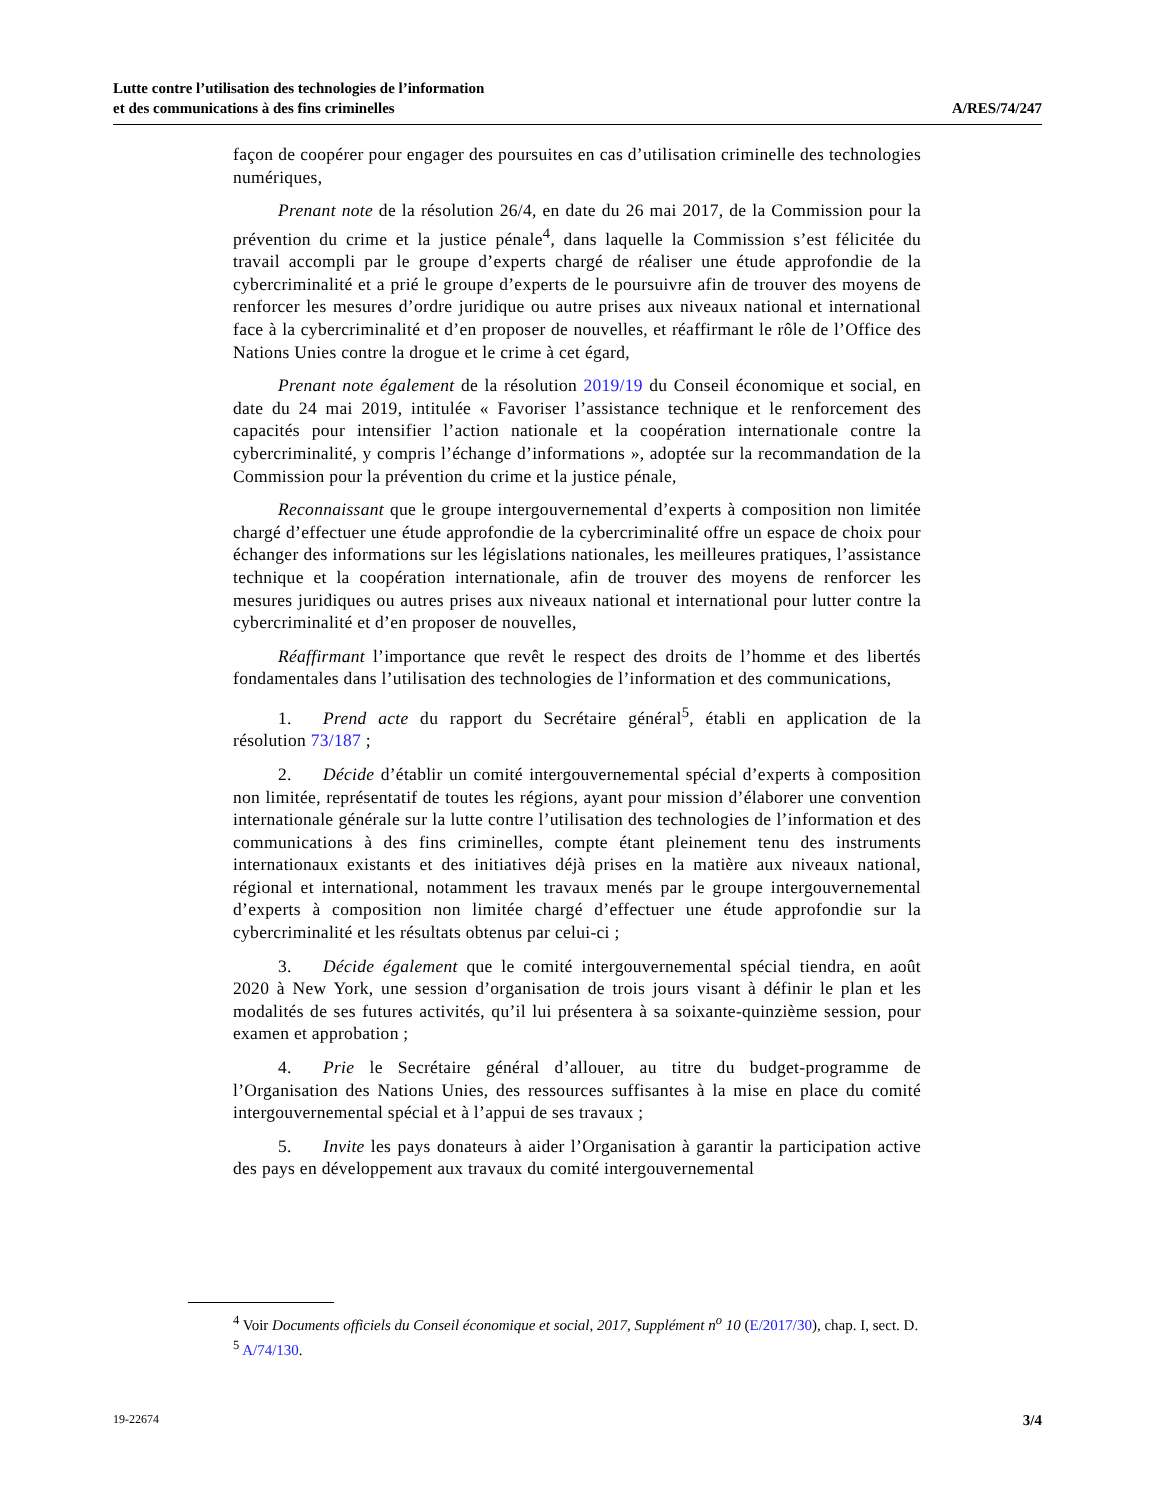Lutte contre l’utilisation des technologies de l’information
et des communications à des fins criminelles
A/RES/74/247
façon de coopérer pour engager des poursuites en cas d’utilisation criminelle des technologies numériques,
Prenant note de la résolution 26/4, en date du 26 mai 2017, de la Commission pour la prévention du crime et la justice pénale<sup>4</sup>, dans laquelle la Commission s’est félicitée du travail accompli par le groupe d’experts chargé de réaliser une étude approfondie de la cybercriminalité et a prié le groupe d’experts de le poursuivre afin de trouver des moyens de renforcer les mesures d’ordre juridique ou autre prises aux niveaux national et international face à la cybercriminalité et d’en proposer de nouvelles, et réaffirmant le rôle de l’Office des Nations Unies contre la drogue et le crime à cet égard,
Prenant note également de la résolution 2019/19 du Conseil économique et social, en date du 24 mai 2019, intitulée « Favoriser l’assistance technique et le renforcement des capacités pour intensifier l’action nationale et la coopération internationale contre la cybercriminalité, y compris l’échange d’informations », adoptée sur la recommandation de la Commission pour la prévention du crime et la justice pénale,
Reconnaissant que le groupe intergouvernemental d’experts à composition non limitée chargé d’effectuer une étude approfondie de la cybercriminalité offre un espace de choix pour échanger des informations sur les législations nationales, les meilleures pratiques, l’assistance technique et la coopération internationale, afin de trouver des moyens de renforcer les mesures juridiques ou autres prises aux niveaux national et international pour lutter contre la cybercriminalité et d’en proposer de nouvelles,
Réaffirmant l’importance que revêt le respect des droits de l’homme et des libertés fondamentales dans l’utilisation des technologies de l’information et des communications,
1. Prend acte du rapport du Secrétaire général<sup>5</sup>, établi en application de la résolution 73/187 ;
2. Décide d’établir un comité intergouvernemental spécial d’experts à composition non limitée, représentatif de toutes les régions, ayant pour mission d’élaborer une convention internationale générale sur la lutte contre l’utilisation des technologies de l’information et des communications à des fins criminelles, compte étant pleinement tenu des instruments internationaux existants et des initiatives déjà prises en la matière aux niveaux national, régional et international, notamment les travaux menés par le groupe intergouvernemental d’experts à composition non limitée chargé d’effectuer une étude approfondie sur la cybercriminalité et les résultats obtenus par celui-ci ;
3. Décide également que le comité intergouvernemental spécial tiendra, en août 2020 à New York, une session d’organisation de trois jours visant à définir le plan et les modalités de ses futures activités, qu’il lui présentera à sa soixante-quinzième session, pour examen et approbation ;
4. Prie le Secrétaire général d’allouer, au titre du budget-programme de l’Organisation des Nations Unies, des ressources suffisantes à la mise en place du comité intergouvernemental spécial et à l’appui de ses travaux ;
5. Invite les pays donateurs à aider l’Organisation à garantir la participation active des pays en développement aux travaux du comité intergouvernemental
<sup>4</sup> Voir Documents officiels du Conseil économique et social, 2017, Supplément n<sup>o</sup> 10 (E/2017/30), chap. I, sect. D.
<sup>5</sup> A/74/130.
19-22674 3/4